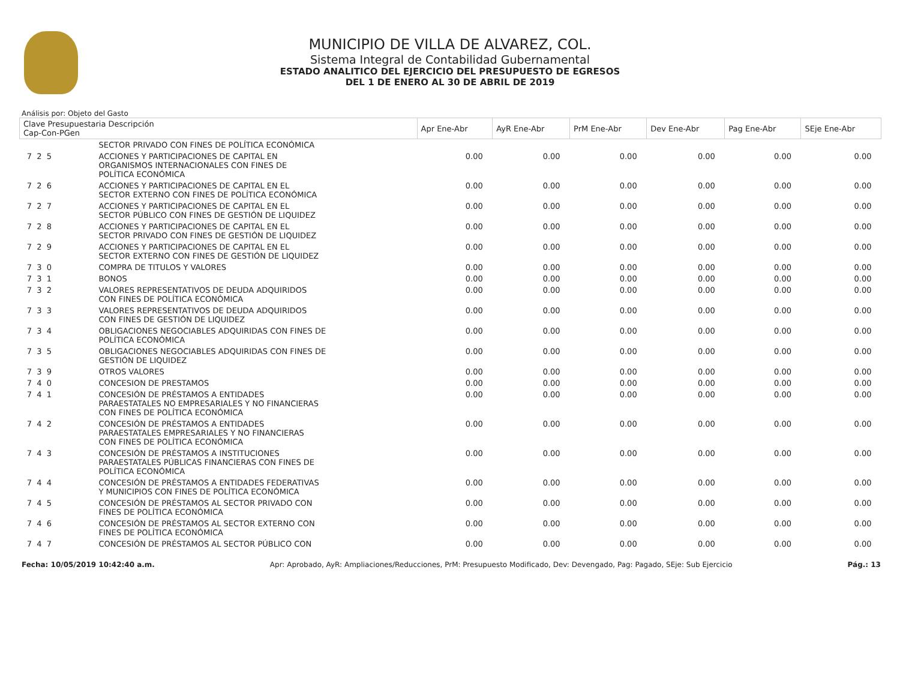MUNICIPIO DE VILLA DE ALVAREZ, COL.
Sistema Integral de Contabilidad Gubernamental
ESTADO ANALITICO DEL EJERCICIO DEL PRESUPUESTO DE EGRESOS
DEL 1 DE ENERO AL 30 DE ABRIL DE 2019
Análisis por: Objeto del Gasto
| Clave Presupuestaria Descripción Cap-Con-PGen | | Apr Ene-Abr | AyR Ene-Abr | PrM Ene-Abr | Dev Ene-Abr | Pag Ene-Abr | SEje Ene-Abr |
| --- | --- | --- | --- | --- | --- | --- | --- |
| | SECTOR PRIVADO CON FINES DE POLÍTICA ECONÓMICA | | | | | | |
| 7 2 5 | ACCIONES Y PARTICIPACIONES DE CAPITAL EN ORGANISMOS INTERNACIONALES CON FINES DE POLÍTICA ECONÓMICA | 0.00 | 0.00 | 0.00 | 0.00 | 0.00 | 0.00 |
| 7 2 6 | ACCIONES Y PARTICIPACIONES DE CAPITAL EN EL SECTOR EXTERNO CON FINES DE POLÍTICA ECONÓMICA | 0.00 | 0.00 | 0.00 | 0.00 | 0.00 | 0.00 |
| 7 2 7 | ACCIONES Y PARTICIPACIONES DE CAPITAL EN EL SECTOR PÚBLICO CON FINES DE GESTIÓN DE LIQUIDEZ | 0.00 | 0.00 | 0.00 | 0.00 | 0.00 | 0.00 |
| 7 2 8 | ACCIONES Y PARTICIPACIONES DE CAPITAL EN EL SECTOR PRIVADO CON FINES DE GESTIÓN DE LIQUIDEZ | 0.00 | 0.00 | 0.00 | 0.00 | 0.00 | 0.00 |
| 7 2 9 | ACCIONES Y PARTICIPACIONES DE CAPITAL EN EL SECTOR EXTERNO CON FINES DE GESTIÓN DE LIQUIDEZ | 0.00 | 0.00 | 0.00 | 0.00 | 0.00 | 0.00 |
| 7 3 0 | COMPRA DE TITULOS Y VALORES | 0.00 | 0.00 | 0.00 | 0.00 | 0.00 | 0.00 |
| 7 3 1 | BONOS | 0.00 | 0.00 | 0.00 | 0.00 | 0.00 | 0.00 |
| 7 3 2 | VALORES REPRESENTATIVOS DE DEUDA ADQUIRIDOS CON FINES DE POLÍTICA ECONÓMICA | 0.00 | 0.00 | 0.00 | 0.00 | 0.00 | 0.00 |
| 7 3 3 | VALORES REPRESENTATIVOS DE DEUDA ADQUIRIDOS CON FINES DE GESTIÓN DE LIQUIDEZ | 0.00 | 0.00 | 0.00 | 0.00 | 0.00 | 0.00 |
| 7 3 4 | OBLIGACIONES NEGOCIABLES ADQUIRIDAS CON FINES DE POLÍTICA ECONÓMICA | 0.00 | 0.00 | 0.00 | 0.00 | 0.00 | 0.00 |
| 7 3 5 | OBLIGACIONES NEGOCIABLES ADQUIRIDAS CON FINES DE GESTIÓN DE LIQUIDEZ | 0.00 | 0.00 | 0.00 | 0.00 | 0.00 | 0.00 |
| 7 3 9 | OTROS VALORES | 0.00 | 0.00 | 0.00 | 0.00 | 0.00 | 0.00 |
| 7 4 0 | CONCESION DE PRESTAMOS | 0.00 | 0.00 | 0.00 | 0.00 | 0.00 | 0.00 |
| 7 4 1 | CONCESIÓN DE PRÉSTAMOS A ENTIDADES PARAESTATALES NO EMPRESARIALES Y NO FINANCIERAS CON FINES DE POLÍTICA ECONÓMICA | 0.00 | 0.00 | 0.00 | 0.00 | 0.00 | 0.00 |
| 7 4 2 | CONCESIÓN DE PRÉSTAMOS A ENTIDADES PARAESTATALES EMPRESARIALES Y NO FINANCIERAS CON FINES DE POLÍTICA ECONÓMICA | 0.00 | 0.00 | 0.00 | 0.00 | 0.00 | 0.00 |
| 7 4 3 | CONCESIÓN DE PRÉSTAMOS A INSTITUCIONES PARAESTATALES PÚBLICAS FINANCIERAS CON FINES DE POLÍTICA ECONÓMICA | 0.00 | 0.00 | 0.00 | 0.00 | 0.00 | 0.00 |
| 7 4 4 | CONCESIÓN DE PRÉSTAMOS A ENTIDADES FEDERATIVAS Y MUNICIPIOS CON FINES DE POLÍTICA ECONÓMICA | 0.00 | 0.00 | 0.00 | 0.00 | 0.00 | 0.00 |
| 7 4 5 | CONCESIÓN DE PRÉSTAMOS AL SECTOR PRIVADO CON FINES DE POLÍTICA ECONÓMICA | 0.00 | 0.00 | 0.00 | 0.00 | 0.00 | 0.00 |
| 7 4 6 | CONCESIÓN DE PRÉSTAMOS AL SECTOR EXTERNO CON FINES DE POLÍTICA ECONÓMICA | 0.00 | 0.00 | 0.00 | 0.00 | 0.00 | 0.00 |
| 7 4 7 | CONCESIÓN DE PRÉSTAMOS AL SECTOR PÚBLICO CON | 0.00 | 0.00 | 0.00 | 0.00 | 0.00 | 0.00 |
Fecha: 10/05/2019 10:42:40 a.m. Apr: Aprobado, AyR: Ampliaciones/Reducciones, PrM: Presupuesto Modificado, Dev: Devengado, Pag: Pagado, SEje: Sub Ejercicio Pág.: 13